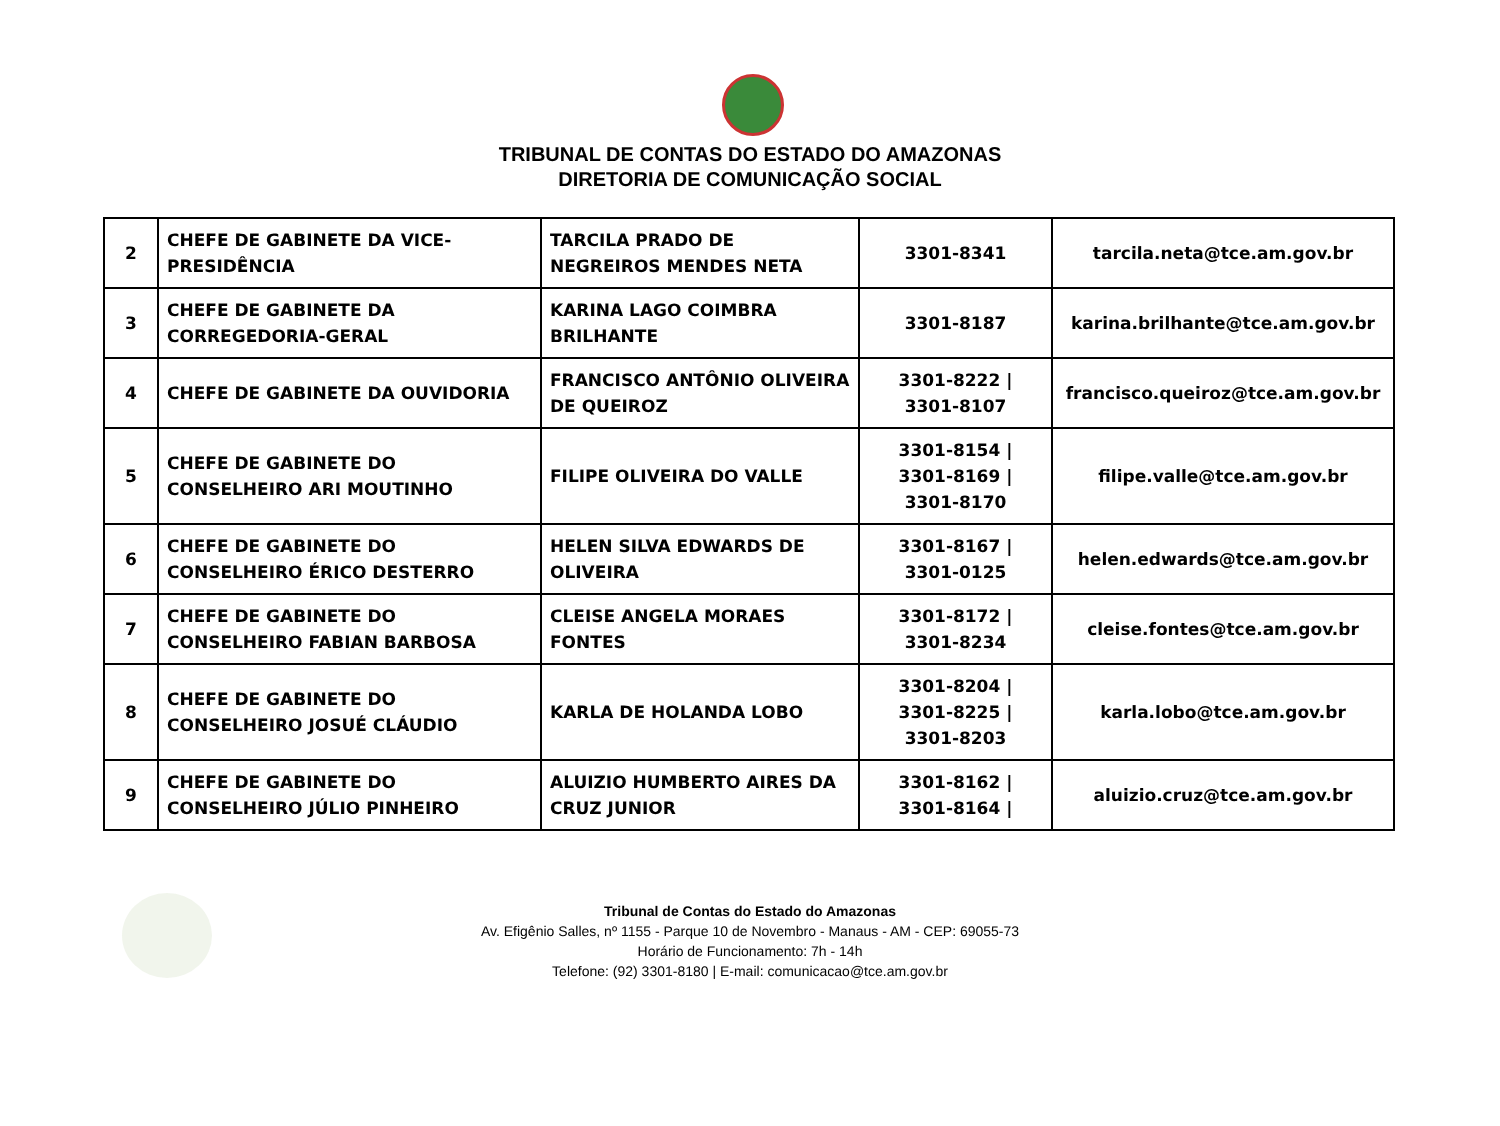TRIBUNAL DE CONTAS DO ESTADO DO AMAZONAS
DIRETORIA DE COMUNICAÇÃO SOCIAL
| 2 | CHEFE DE GABINETE DA VICE-PRESIDÊNCIA | TARCILA PRADO DE NEGREIROS MENDES NETA | 3301-8341 | tarcila.neta@tce.am.gov.br |
| 3 | CHEFE DE GABINETE DA CORREGEDORIA-GERAL | KARINA LAGO COIMBRA BRILHANTE | 3301-8187 | karina.brilhante@tce.am.gov.br |
| 4 | CHEFE DE GABINETE DA OUVIDORIA | FRANCISCO ANTÔNIO OLIVEIRA DE QUEIROZ | 3301-8222 / 3301-8107 | francisco.queiroz@tce.am.gov.br |
| 5 | CHEFE DE GABINETE DO CONSELHEIRO ARI MOUTINHO | FILIPE OLIVEIRA DO VALLE | 3301-8154 / 3301-8169 / 3301-8170 | filipe.valle@tce.am.gov.br |
| 6 | CHEFE DE GABINETE DO CONSELHEIRO ÉRICO DESTERRO | HELEN SILVA EDWARDS DE OLIVEIRA | 3301-8167 / 3301-0125 | helen.edwards@tce.am.gov.br |
| 7 | CHEFE DE GABINETE DO CONSELHEIRO FABIAN BARBOSA | CLEISE ANGELA MORAES FONTES | 3301-8172 / 3301-8234 | cleise.fontes@tce.am.gov.br |
| 8 | CHEFE DE GABINETE DO CONSELHEIRO JOSUÉ CLÁUDIO | KARLA DE HOLANDA LOBO | 3301-8204 / 3301-8225 / 3301-8203 | karla.lobo@tce.am.gov.br |
| 9 | CHEFE DE GABINETE DO CONSELHEIRO JÚLIO PINHEIRO | ALUIZIO HUMBERTO AIRES DA CRUZ JUNIOR | 3301-8162 / 3301-8164 / | aluizio.cruz@tce.am.gov.br |
Tribunal de Contas do Estado do Amazonas
Av. Efigênio Salles, nº 1155 - Parque 10 de Novembro - Manaus - AM - CEP: 69055-73
Horário de Funcionamento: 7h - 14h
Telefone: (92) 3301-8180 | E-mail: comunicacao@tce.am.gov.br